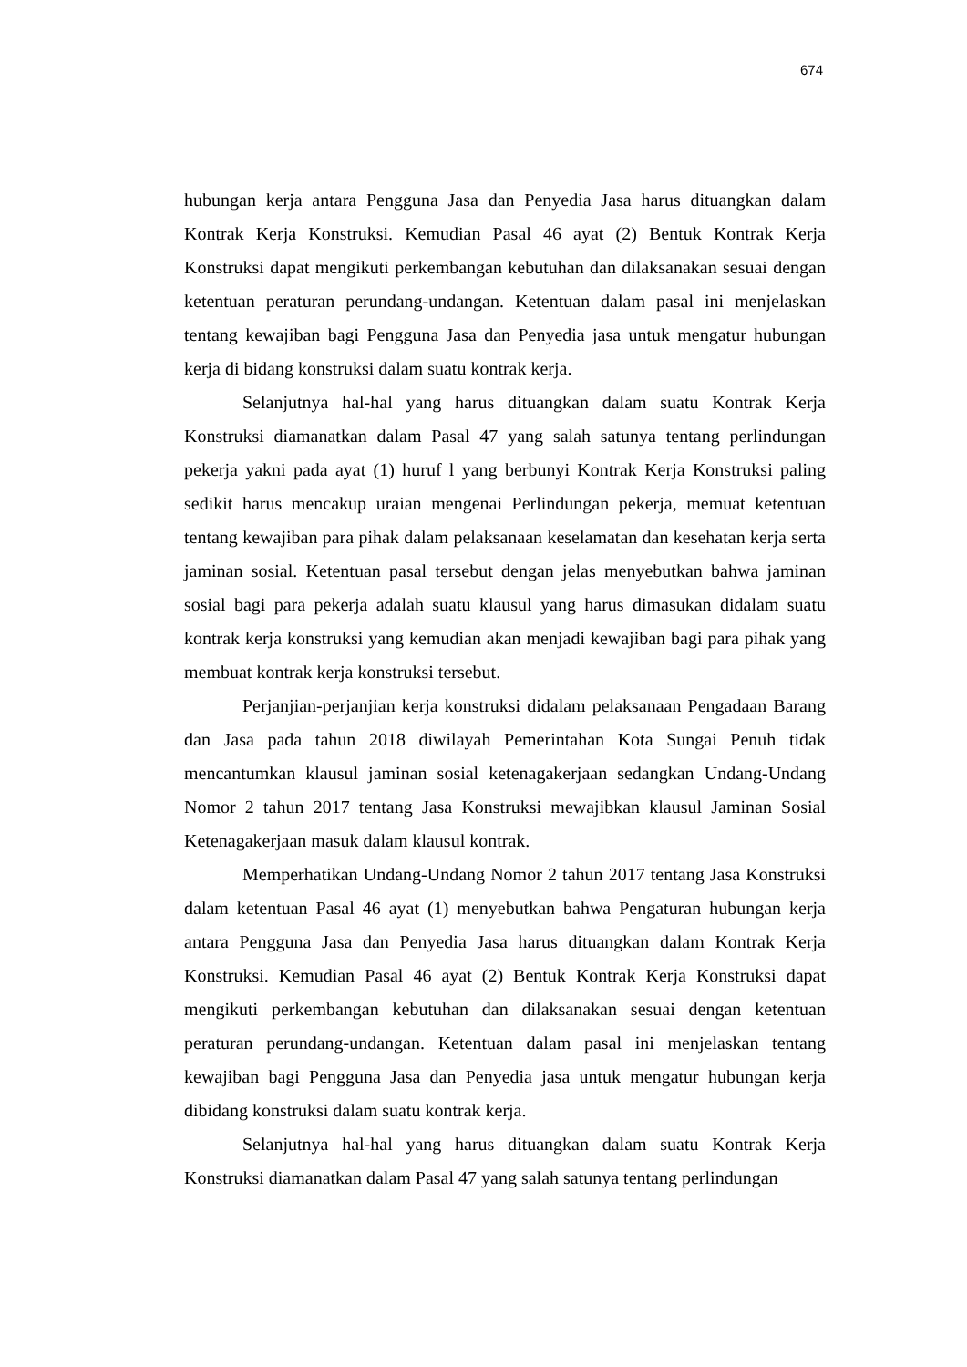674
hubungan kerja antara Pengguna Jasa dan Penyedia Jasa harus dituangkan dalam Kontrak Kerja Konstruksi. Kemudian Pasal 46 ayat (2) Bentuk Kontrak Kerja Konstruksi dapat mengikuti perkembangan kebutuhan dan dilaksanakan sesuai dengan ketentuan peraturan perundang-undangan. Ketentuan dalam pasal ini menjelaskan tentang kewajiban bagi Pengguna Jasa dan Penyedia jasa untuk mengatur hubungan kerja di bidang konstruksi dalam suatu kontrak kerja.
Selanjutnya hal-hal yang harus dituangkan dalam suatu Kontrak Kerja Konstruksi diamanatkan dalam Pasal 47 yang salah satunya tentang perlindungan pekerja yakni pada ayat (1) huruf l yang berbunyi Kontrak Kerja Konstruksi paling sedikit harus mencakup uraian mengenai Perlindungan pekerja, memuat ketentuan tentang kewajiban para pihak dalam pelaksanaan keselamatan dan kesehatan kerja serta jaminan sosial. Ketentuan pasal tersebut dengan jelas menyebutkan bahwa jaminan sosial bagi para pekerja adalah suatu klausul yang harus dimasukan didalam suatu kontrak kerja konstruksi yang kemudian akan menjadi kewajiban bagi para pihak yang membuat kontrak kerja konstruksi tersebut.
Perjanjian-perjanjian kerja konstruksi didalam pelaksanaan Pengadaan Barang dan Jasa pada tahun 2018 diwilayah Pemerintahan Kota Sungai Penuh tidak mencantumkan klausul jaminan sosial ketenagakerjaan sedangkan Undang-Undang Nomor 2 tahun 2017 tentang Jasa Konstruksi mewajibkan klausul Jaminan Sosial Ketenagakerjaan masuk dalam klausul kontrak.
Memperhatikan Undang-Undang Nomor 2 tahun 2017 tentang Jasa Konstruksi dalam ketentuan Pasal 46 ayat (1) menyebutkan bahwa Pengaturan hubungan kerja antara Pengguna Jasa dan Penyedia Jasa harus dituangkan dalam Kontrak Kerja Konstruksi. Kemudian Pasal 46 ayat (2) Bentuk Kontrak Kerja Konstruksi dapat mengikuti perkembangan kebutuhan dan dilaksanakan sesuai dengan ketentuan peraturan perundang-undangan. Ketentuan dalam pasal ini menjelaskan tentang kewajiban bagi Pengguna Jasa dan Penyedia jasa untuk mengatur hubungan kerja dibidang konstruksi dalam suatu kontrak kerja.
Selanjutnya hal-hal yang harus dituangkan dalam suatu Kontrak Kerja Konstruksi diamanatkan dalam Pasal 47 yang salah satunya tentang perlindungan